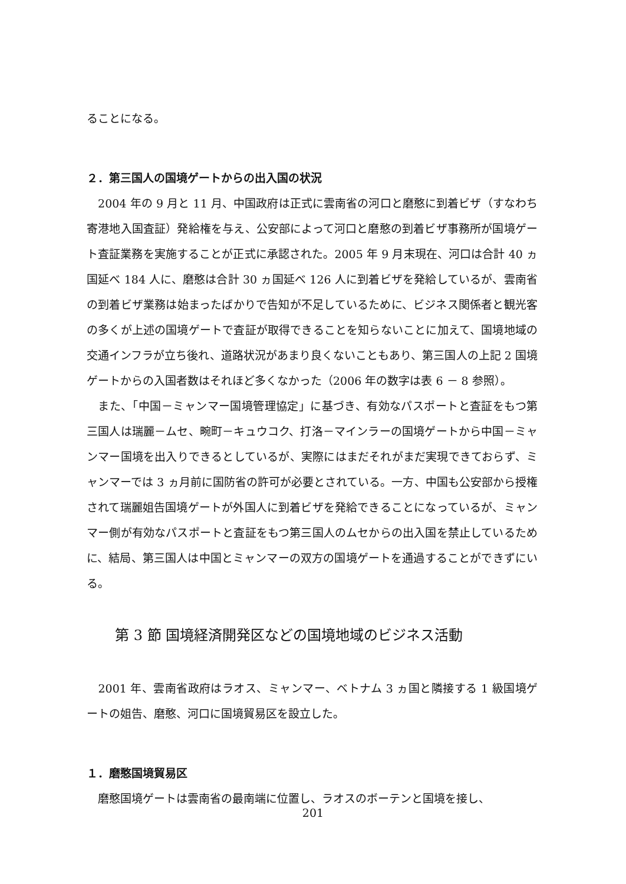ることになる。
２．第三国人の国境ゲートからの出入国の状況
　2004 年の 9 月と 11 月、中国政府は正式に雲南省の河口と磨憨に到着ビザ（すなわち寄港地入国査証）発給権を与え、公安部によって河口と磨憨の到着ビザ事務所が国境ゲート査証業務を実施することが正式に承認された。2005 年 9 月末現在、河口は合計 40 ヵ国延べ 184 人に、磨憨は合計 30 ヵ国延べ 126 人に到着ビザを発給しているが、雲南省の到着ビザ業務は始まったばかりで告知が不足しているために、ビジネス関係者と観光客の多くが上述の国境ゲートで査証が取得できることを知らないことに加えて、国境地域の交通インフラが立ち後れ、道路状況があまり良くないこともあり、第三国人の上記 2 国境ゲートからの入国者数はそれほど多くなかった（2006 年の数字は表 6 － 8 参照）。
　また、「中国－ミャンマー国境管理協定」に基づき、有効なパスポートと査証をもつ第三国人は瑞麗－ムセ、畹町－キュウコク、打洛－マインラーの国境ゲートから中国－ミャンマー国境を出入りできるとしているが、実際にはまだそれがまだ実現できておらず、ミャンマーでは 3 ヵ月前に国防省の許可が必要とされている。一方、中国も公安部から授権されて瑞麗姐告国境ゲートが外国人に到着ビザを発給できることになっているが、ミャンマー側が有効なパスポートと査証をもつ第三国人のムセからの出入国を禁止しているために、結局、第三国人は中国とミャンマーの双方の国境ゲートを通過することができずにいる。
第 3 節 国境経済開発区などの国境地域のビジネス活動
　2001 年、雲南省政府はラオス、ミャンマー、ベトナム 3 ヵ国と隣接する 1 級国境ゲートの姐告、磨憨、河口に国境貿易区を設立した。
１．磨憨国境貿易区
　磨憨国境ゲートは雲南省の最南端に位置し、ラオスのボーテンと国境を接し、
201